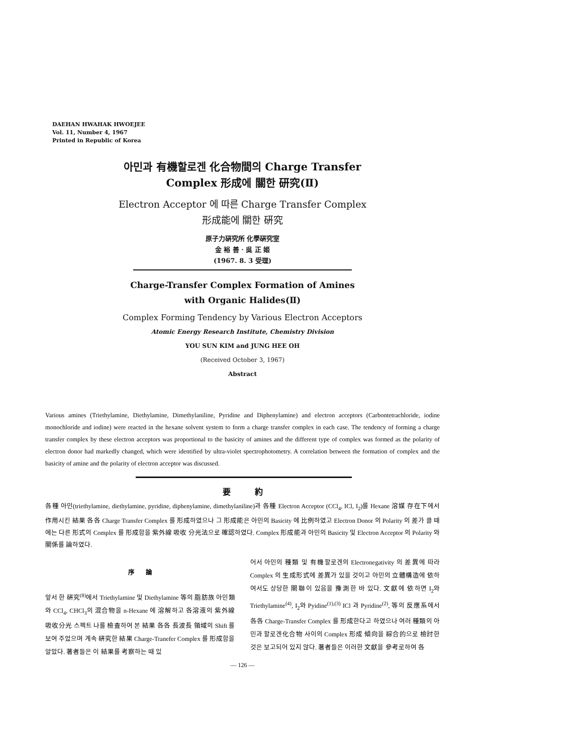DAEHAN HWAHAK HWOEJEE
Vol. 11, Number 4, 1967
Printed in Republic of Korea
아민과 有機할로겐 化合物間의 Charge Transfer
Complex 形成에 關한 研究(Ⅱ)
Electron Acceptor 에 따른 Charge Transfer Complex
形成能에 關한 硏究
原子力硏究所 化學硏究室
金 裕 善 · 吳 正 姬
(1967. 8. 3 受理)
Charge-Transfer Complex Formation of Amines
with Organic Halides(Ⅱ)
Complex Forming Tendency by Various Electron Acceptors
Atomic Energy Research Institute, Chemistry Division
YOU SUN KIM and JUNG HEE OH
(Received October 3, 1967)
Abstract
Various amines (Triethylamine, Diethylamine, Dimethylaniline, Pyridine and Diphenylamine) and electron acceptors (Carbontetrachloride, iodine monochloride and iodine) were reacted in the hexane solvent system to form a charge transfer complex in each case. The tendency of forming a charge transfer complex by these electron acceptors was proportional to the basicity of amines and the different type of complex was formed as the polarity of electron donor had markedly changed, which were identified by ultra-violet spectrophotometry. A correlation between the formation of complex and the basicity of amine and the polarity of electron acceptor was discussed.
要 約
各種 아민(triethylamine, diethylamine, pyridine, diphenylamine, dimethylaniline)과 各種 Electron Acceptor (CCl<sub>4</sub>, ICl, I<sub>2</sub>)를 Hexane 溶媒 存在下에서 作用시킨 結果 各各 Charge Transfer Complex 를 形成하였으나 그 形成能은 아민의 Basicity 에 比例하였고 Electron Donor 의 Polarity 의 差가 클 때에는 다른 形式의 Complex 를 形成함을 紫外線 吸收 分光法으로 確認하였다. Complex 形成能과 아민의 Basicity 및 Electron Acceptor 의 Polarity 와 關係를 論하였다.
序 論
앞서 한 硏究<sup>(8)</sup>에서 Triethylamine 및 Diethylamine 等의 脂肪族 아민類와 CCl<sub>4</sub>, CHCl<sub>3</sub>의 混合物을 n-Hexane 에 溶解하고 各溶液의 紫外線 吸收分光 스펙트 나를 檢査하여 본 結果 各各 長波長 領域의 Shift 를 보여 주었으며 계속 硏究한 結果 Charge-Tranefer Complex 를 形成함을 알았다. 著者들은 이 結果를 考察하는 때 있
어서 아민의 種類 및 有機할로겐의 Electronegativity 의 差異에 따라 Complex 의 生成形式에 差異가 있을 것이고 아민의 立體構造에 依하여서도 상당한 關聯이 있음을 豫測한 바 있다. 文獻에 依하면 I<sub>2</sub>와 Triethylamine<sup>(4)</sup>, I<sub>2</sub>와 Pyidine<sup>(1),(3)</sup> ICl 과 Pyridine<sup>(2)</sup>, 等의 反應系에서 各各 Charge-Transfer Complex 를 形成한다고 하였으나 여러 種類의 아민과 할로겐化合物 사이의 Complex 形成 傾向을 綜合的으로 檢討한 것은 보고되어 있지 않다. 著者들은 이러한 文獻을 參考로하여 各
— 126 —